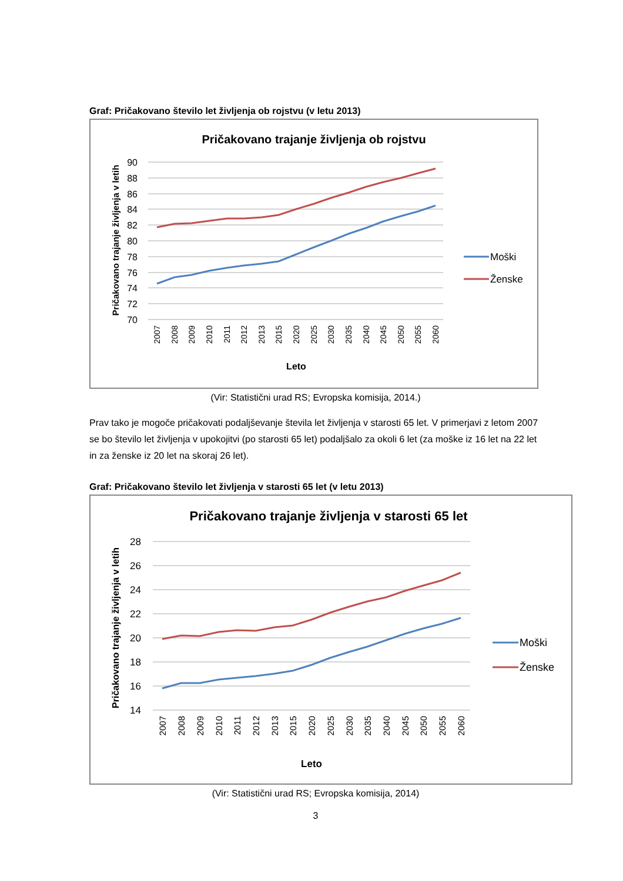Graf: Pričakovano število let življenja ob rojstvu (v letu 2013)
Pričakovano trajanje življenja ob rojstvu
90
88
86
84
82
80
78
76
74
72
70
Pričakovano trajanje življenja v letih
2007
2008
2009
2010
2011
2012
2013
2015
2020
2025
2030
2035
2040
2045
2050
2055
2060
Leto
Moški
Ženske
(Vir: Statistični urad RS; Evropska komisija, 2014.)
Prav tako je mogoče pričakovati podaljševanje števila let življenja v starosti 65 let. V primerjavi z letom 2007 se bo število let življenja v upokojitvi (po starosti 65 let) podaljšalo za okoli 6 let (za moške iz 16 let na 22 let in za ženske iz 20 let na skoraj 26 let).
Graf: Pričakovano število let življenja v starosti 65 let (v letu 2013)
Pričakovano trajanje življenja v starosti 65 let
28
26
24
22
20
18
16
14
Pričakovano trajanje življenja v letih
2007
2008
2009
2010
2011
2012
2013
2015
2020
2025
2030
2035
2040
2045
2050
2055
2060
Leto
Moški
Ženske
(Vir: Statistični urad RS; Evropska komisija, 2014)
3